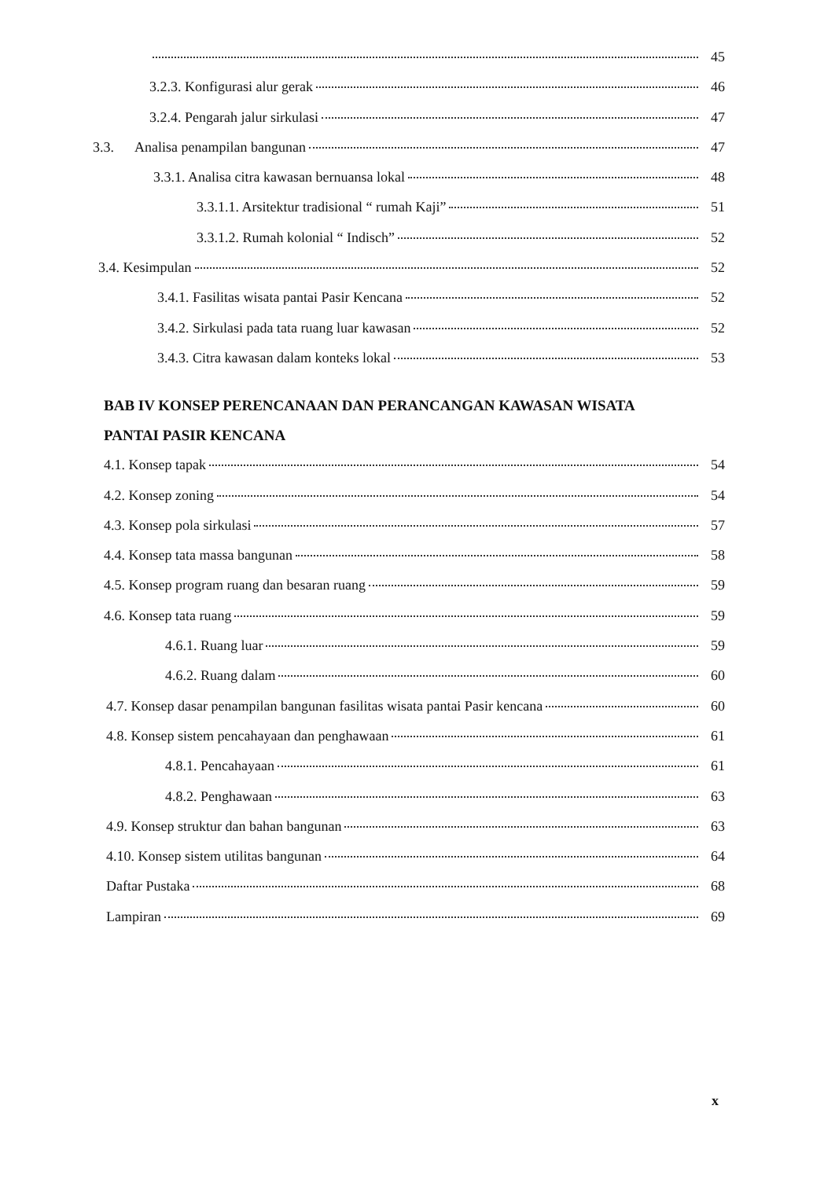45
3.2.3. Konfigurasi alur gerak 46
3.2.4. Pengarah jalur sirkulasi 47
3.3. Analisa penampilan bangunan 47
3.3.1. Analisa citra kawasan bernuansa lokal 48
3.3.1.1. Arsitektur tradisional “ rumah Kaji” 51
3.3.1.2. Rumah kolonial “ Indisch” 52
3.4. Kesimpulan 52
3.4.1. Fasilitas wisata pantai Pasir Kencana 52
3.4.2. Sirkulasi pada tata ruang luar kawasan 52
3.4.3. Citra kawasan dalam konteks lokal 53
BAB IV KONSEP PERENCANAAN DAN PERANCANGAN KAWASAN WISATA
PANTAI PASIR KENCANA
4.1. Konsep tapak 54
4.2. Konsep zoning 54
4.3. Konsep pola sirkulasi 57
4.4. Konsep tata massa bangunan 58
4.5. Konsep program ruang dan besaran ruang 59
4.6. Konsep tata ruang 59
4.6.1. Ruang luar 59
4.6.2. Ruang dalam 60
4.7. Konsep dasar penampilan bangunan fasilitas wisata pantai Pasir kencana 60
4.8. Konsep sistem pencahayaan dan penghawaan 61
4.8.1. Pencahayaan 61
4.8.2. Penghawaan 63
4.9. Konsep struktur dan bahan bangunan 63
4.10. Konsep sistem utilitas bangunan 64
Daftar Pustaka 68
Lampiran 69
x